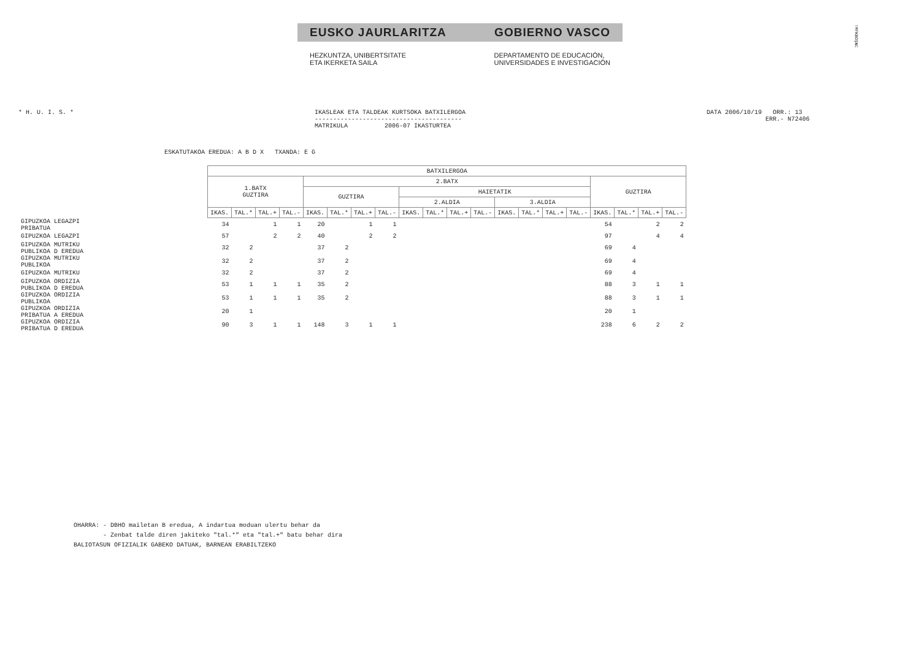EUSKO JAURLARITZA GOBIERNO VASCO
HEZKUNTZA, UNIBERTSITATE
ETA IKERKETA SAILA
DEPARTAMENTO DE EDUCACIÓN,
UNIVERSIDADES E INVESTIGACIÓN
!MFKBOŞNC
* H. U. I. S. * IKASLEAK ETA TALDEAK KURTSOKA BATXILERGOA
----------------------------------------
MATRIKULA 2006-07 IKASTURTEA
DATA 2006/10/19 ORR.: 13
ERR.- N72406
ESKATUTAKOA EREDUA: A B D X TXANDA: E G
| | BATXILERGOA | | | | | | | | | | | | | | | | | | | |
| --- | --- | --- | --- | --- | --- | --- | --- | --- | --- | --- | --- | --- | --- | --- | --- | --- | --- | --- | --- | --- |
| | 1.BATX GUZTIRA | | | | 2.BATX | | | | | | | | | | | | GUZTIRA | | | |
| | | | | | GUZTIRA | | | | HAIETATIK | | | | | | | | | | | |
| | | | | | | | | | 2.ALDIA | | | | 3.ALDIA | | | | | | | |
| | IKAS. | TAL.* | TAL.+ | TAL.- | IKAS. | TAL.* | TAL.+ | TAL.- | IKAS. | TAL.* | TAL.+ | TAL.- | IKAS. | TAL.* | TAL.+ | TAL.- | IKAS. | TAL.* | TAL.+ | TAL.- |
| GIPUZKOA LEGAZPI PRIBATUA | 34 | | 1 | 1 | 20 | | 1 | 1 | | | | | | | | | 54 | | 2 | 2 |
| GIPUZKOA LEGAZPI | 57 | | 2 | 2 | 40 | | 2 | 2 | | | | | | | | | 97 | | 4 | 4 |
| GIPUZKOA MUTRIKU PUBLIKOA D EREDUA | 32 | 2 | | | 37 | 2 | | | | | | | | | | | 69 | 4 | | |
| GIPUZKOA MUTRIKU PUBLIKOA | 32 | 2 | | | 37 | 2 | | | | | | | | | | | 69 | 4 | | |
| GIPUZKOA MUTRIKU | 32 | 2 | | | 37 | 2 | | | | | | | | | | | 69 | 4 | | |
| GIPUZKOA ORDIZIA PUBLIKOA D EREDUA | 53 | 1 | 1 | 1 | 35 | 2 | | | | | | | | | | | 88 | 3 | 1 | 1 |
| GIPUZKOA ORDIZIA PUBLIKOA | 53 | 1 | 1 | 1 | 35 | 2 | | | | | | | | | | | 88 | 3 | 1 | 1 |
| GIPUZKOA ORDIZIA PRIBATUA A EREDUA | 20 | 1 | | | | | | | | | | | | | | | 20 | 1 | | |
| GIPUZKOA ORDIZIA PRIBATUA D EREDUA | 90 | 3 | 1 | 1 | 148 | 3 | 1 | 1 | | | | | | | | | 238 | 6 | 2 | 2 |
OHARRA: - DBHO mailetan B eredua, A indartua moduan ulertu behar da - Zenbat talde diren jakiteko "tal.*" eta "tal.+" batu behar dira BALIOTASUN OFIZIALIK GABEKO DATUAK, BARNEAN ERABILTZEKO